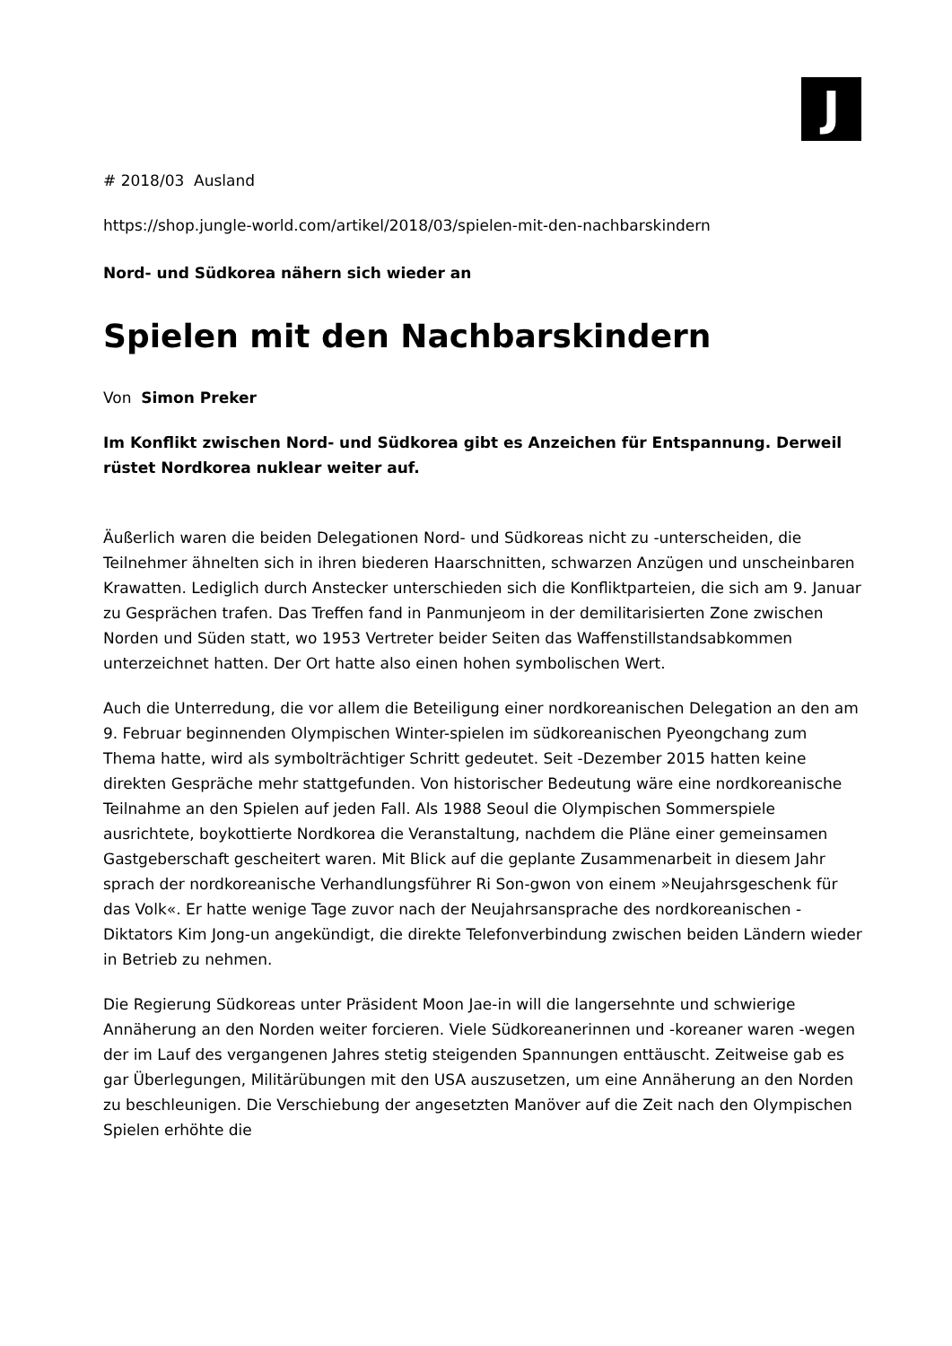J
# 2018/03 Ausland
https://shop.jungle-world.com/artikel/2018/03/spielen-mit-den-nachbarskindern
Nord- und Südkorea nähern sich wieder an
Spielen mit den Nachbarskindern
Von Simon Preker
Im Konflikt zwischen Nord- und Südkorea gibt es Anzeichen für Entspannung. Derweil rüstet Nordkorea nuklear weiter auf.
Äußerlich waren die beiden Delegationen Nord- und Südkoreas nicht zu -unterscheiden, die Teilnehmer ähnelten sich in ihren biederen Haarschnitten, schwarzen Anzügen und unscheinbaren Krawatten. Lediglich durch Anstecker unterschieden sich die Konfliktparteien, die sich am 9. Januar zu Gesprächen trafen. Das Treffen fand in Panmunjeom in der demilitarisierten Zone zwischen Norden und Süden statt, wo 1953 Vertreter beider Seiten das Waffenstillstandsabkommen unterzeichnet hatten. Der Ort hatte also einen hohen symbolischen Wert.
Auch die Unterredung, die vor allem die Beteiligung einer nordkoreanischen Delegation an den am 9. Februar beginnenden Olympischen Winter-spielen im südkoreanischen Pyeongchang zum Thema hatte, wird als symbolträchtiger Schritt gedeutet. Seit -Dezember 2015 hatten keine direkten Gespräche mehr stattgefunden. Von historischer Bedeutung wäre eine nordkoreanische Teilnahme an den Spielen auf jeden Fall. Als 1988 Seoul die Olympischen Sommerspiele ausrichtete, boykottierte Nordkorea die Veranstaltung, nachdem die Pläne einer gemeinsamen Gastgeberschaft gescheitert waren. Mit Blick auf die geplante Zusammenarbeit in diesem Jahr sprach der nordkoreanische Verhandlungsführer Ri Son-gwon von einem »Neujahrsgeschenk für das Volk«. Er hatte wenige Tage zuvor nach der Neujahrsansprache des nordkoreanischen -Diktators Kim Jong-un angekündigt, die direkte Telefonverbindung zwischen beiden Ländern wieder in Betrieb zu nehmen.
Die Regierung Südkoreas unter Präsident Moon Jae-in will die langersehnte und schwierige Annäherung an den Norden weiter forcieren. Viele Südkoreanerinnen und -koreaner waren -wegen der im Lauf des vergangenen Jahres stetig steigenden Spannungen enttäuscht. Zeitweise gab es gar Überlegungen, Militärübungen mit den USA auszusetzen, um eine Annäherung an den Norden zu beschleunigen. Die Verschiebung der angesetzten Manöver auf die Zeit nach den Olympischen Spielen erhöhte die